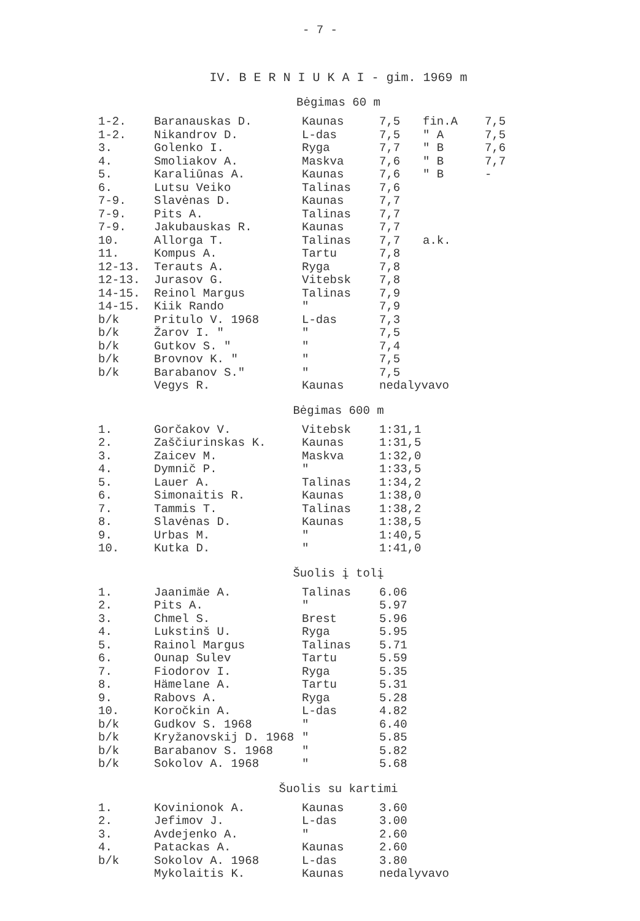- 7 -
IV. B E R N I U K A I - gim. 1969 m
Bėgimas 60 m
| 1-2. | Baranauskas D. | Kaunas | 7,5 | fin.A | 7,5 |
| 1-2. | Nikandrov D. | L-das | 7,5 | " A | 7,5 |
| 3. | Golenko I. | Ryga | 7,7 | " B | 7,6 |
| 4. | Smoliakov A. | Maskva | 7,6 | " B | 7,7 |
| 5. | Karaliūnas A. | Kaunas | 7,6 | " B | - |
| 6. | Lutsu Veiko | Talinas | 7,6 | | |
| 7-9. | Slavėnas D. | Kaunas | 7,7 | | |
| 7-9. | Pits A. | Talinas | 7,7 | | |
| 7-9. | Jakubauskas R. | Kaunas | 7,7 | | |
| 10. | Allorga T. | Talinas | 7,7 | a.k. | |
| 11. | Kompus A. | Tartu | 7,8 | | |
| 12-13. | Terauts A. | Ryga | 7,8 | | |
| 12-13. | Jurasov G. | Vitebsk | 7,8 | | |
| 14-15. | Reinol Margus | Talinas | 7,9 | | |
| 14-15. | Kiik Rando | " | 7,9 | | |
| b/k | Pritulo V. 1968 | L-das | 7,3 | | |
| b/k | Žarov I. " | " | 7,5 | | |
| b/k | Gutkov S. " | " | 7,4 | | |
| b/k | Brovnov K. " | " | 7,5 | | |
| b/k | Barabanov S." | " | 7,5 | | |
| | Vegys R. | Kaunas | nedalyvavo | | |
Bėgimas 600 m
| 1. | Gorčakov V. | Vitebsk | 1:31,1 |
| 2. | Zaščiurinskas K. | Kaunas | 1:31,5 |
| 3. | Zaicev M. | Maskva | 1:32,0 |
| 4. | Dymnič P. | " | 1:33,5 |
| 5. | Lauer A. | Talinas | 1:34,2 |
| 6. | Simonaitis R. | Kaunas | 1:38,0 |
| 7. | Tammis T. | Talinas | 1:38,2 |
| 8. | Slavėnas D. | Kaunas | 1:38,5 |
| 9. | Urbas M. | " | 1:40,5 |
| 10. | Kutka D. | " | 1:41,0 |
Šuolis į tolį
| 1. | Jaanimäe A. | Talinas | 6.06 |
| 2. | Pits A. | " | 5.97 |
| 3. | Chmel S. | Brest | 5.96 |
| 4. | Lukstinš U. | Ryga | 5.95 |
| 5. | Rainol Margus | Talinas | 5.71 |
| 6. | Ounap Sulev | Tartu | 5.59 |
| 7. | Fiodorov I. | Ryga | 5.35 |
| 8. | Hämelane A. | Tartu | 5.31 |
| 9. | Rabovs A. | Ryga | 5.28 |
| 10. | Koročkin A. | L-das | 4.82 |
| b/k | Gudkov S. 1968 | " | 6.40 |
| b/k | Kryžanovskij D. 1968 | " | 5.85 |
| b/k | Barabanov S. 1968 | " | 5.82 |
| b/k | Sokolov A. 1968 | " | 5.68 |
Šuolis su kartimi
| 1. | Kovinionok A. | Kaunas | 3.60 |
| 2. | Jefimov J. | L-das | 3.00 |
| 3. | Avdejenko A. | " | 2.60 |
| 4. | Patackas A. | Kaunas | 2.60 |
| b/k | Sokolov A. 1968 | L-das | 3.80 |
| | Mykolaitis K. | Kaunas | nedalyvavo |